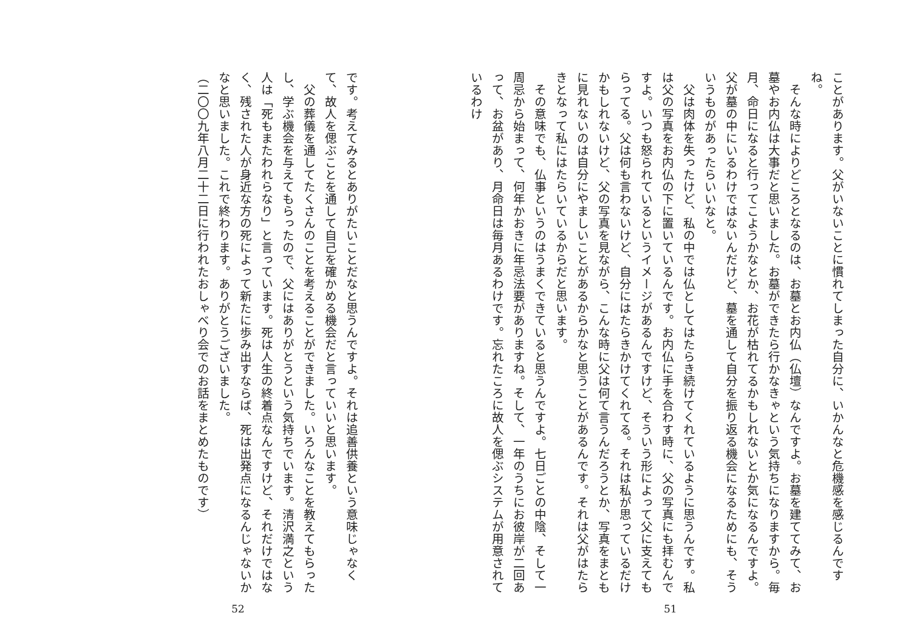ことがあります。父がいないことに慣れてしまった自分に、いかんなと危機感を感じるんですね。
　そんな時によりどころとなるのは、お墓とお内仏（仏壇）なんですよ。お墓を建ててみて、お墓やお内仏は大事だと思いました。お墓ができたら行かなきゃという気持ちになりますから。毎月、命日になると行ってこようかなとか、お花が枯れてるかもしれないとか気になるんですよ。父が墓の中にいるわけではないんだけど、墓を通して自分を振り返る機会になるためにも、そういうものがあったらいいなと。
　父は肉体を失ったけど、私の中では仏としてはたらき続けてくれているように思うんです。私は父の写真をお内仏の下に置いているんです。お内仏に手を合わす時に、父の写真にも拝むんですよ。いつも怒られているというイメージがあるんですけど、そういう形によって父に支えてもらってる。父は何も言わないけど、自分にはたらきかけてくれてる。それは私が思っているだけかもしれないけど、父の写真を見ながら、こんな時に父は何て言うんだろうとか、写真をまともに見れないのは自分にやましいことがあるからかなと思うことがあるんです。それは父がはたらきとなって私にはたらいているからだと思います。
　その意味でも、仏事というのはうまくできていると思うんですよ。七日ごとの中陰、そして一周忌から始まって、何年かおきに年忌法要がありますね。そして、一年のうちにお彼岸が二回あって、お盆があり、月命日は毎月あるわけです。忘れたころに故人を偲ぶシステムが用意されているわけ
51
です。考えてみるとありがたいことだなと思うんですよ。それは追善供養という意味じゃなくて、故人を偲ぶことを通して自己を確かめる機会だと言っていいと思います。
　父の葬儀を通してたくさんのことを考えることができました。いろんなことを教えてもらったし、学ぶ機会を与えてもらったので、父にはありがとうという気持ちでいます。清沢満之という人は「死もまたわれらなり」と言っています。死は人生の終着点なんですけど、それだけではなく、残された人が身近な方の死によって新たに歩み出すならば、死は出発点になるんじゃないかなと思いました。これで終わります。ありがとうございました。
（二〇〇九年八月二十二日に行われたおしゃべり会でのお話をまとめたものです）
52